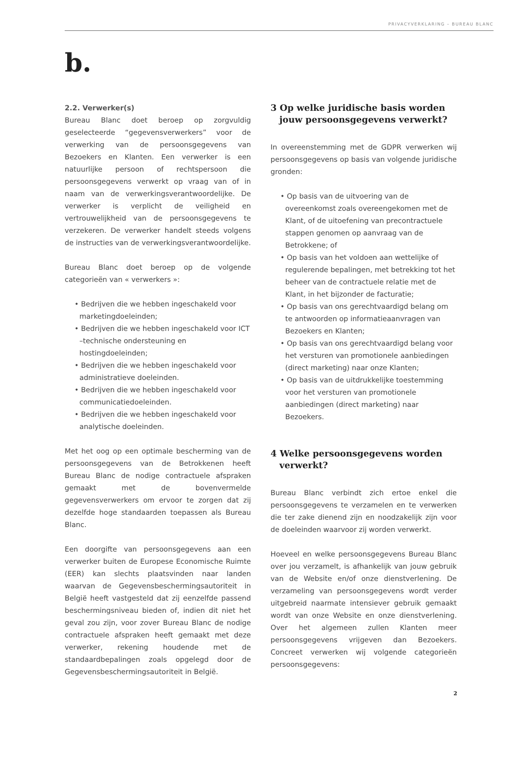PRIVACYVERKLARING – BUREAU BLANC
b.
2.2. Verwerker(s)
Bureau Blanc doet beroep op zorgvuldig geselecteerde “gegevensverwerkers” voor de verwerking van de persoonsgegevens van Bezoekers en Klanten. Een verwerker is een natuurlijke persoon of rechtspersoon die persoonsgegevens verwerkt op vraag van of in naam van de verwerkingsverantwoordelijke. De verwerker is verplicht de veiligheid en vertrouwelijkheid van de persoonsgegevens te verzekeren. De verwerker handelt steeds volgens de instructies van de verwerkingsverantwoordelijke.
Bureau Blanc doet beroep op de volgende categorieën van « verwerkers »:
• Bedrijven die we hebben ingeschakeld voor marketingdoeleinden;
• Bedrijven die we hebben ingeschakeld voor ICT –technische ondersteuning en hostingdoeleinden;
• Bedrijven die we hebben ingeschakeld voor administratieve doeleinden.
• Bedrijven die we hebben ingeschakeld voor communicatiedoeleinden.
• Bedrijven die we hebben ingeschakeld voor analytische doeleinden.
Met het oog op een optimale bescherming van de persoonsgegevens van de Betrokkenen heeft Bureau Blanc de nodige contractuele afspraken gemaakt met de bovenvermelde gegevensverwerkers om ervoor te zorgen dat zij dezelfde hoge standaarden toepassen als Bureau Blanc.
Een doorgifte van persoonsgegevens aan een verwerker buiten de Europese Economische Ruimte (EER) kan slechts plaatsvinden naar landen waarvan de Gegevensbeschermingsautoriteit in België heeft vastgesteld dat zij eenzelfde passend beschermingsniveau bieden of, indien dit niet het geval zou zijn, voor zover Bureau Blanc de nodige contractuele afspraken heeft gemaakt met deze verwerker, rekening houdende met de standaardbepalingen zoals opgelegd door de Gegevensbeschermingsautoriteit in België.
3 Op welke juridische basis worden jouw persoonsgegevens verwerkt?
In overeenstemming met de GDPR verwerken wij persoonsgegevens op basis van volgende juridische gronden:
• Op basis van de uitvoering van de overeenkomst zoals overeengekomen met de Klant, of de uitoefening van precontractuele stappen genomen op aanvraag van de Betrokkene; of
• Op basis van het voldoen aan wettelijke of regulerende bepalingen, met betrekking tot het beheer van de contractuele relatie met de Klant, in het bijzonder de facturatie;
• Op basis van ons gerechtvaardigd belang om te antwoorden op informatieaanvragen van Bezoekers en Klanten;
• Op basis van ons gerechtvaardigd belang voor het versturen van promotionele aanbiedingen (direct marketing) naar onze Klanten;
• Op basis van de uitdrukkelijke toestemming voor het versturen van promotionele aanbiedingen (direct marketing) naar Bezoekers.
4 Welke persoonsgegevens worden verwerkt?
Bureau Blanc verbindt zich ertoe enkel die persoonsgegevens te verzamelen en te verwerken die ter zake dienend zijn en noodzakelijk zijn voor de doeleinden waarvoor zij worden verwerkt.
Hoeveel en welke persoonsgegevens Bureau Blanc over jou verzamelt, is afhankelijk van jouw gebruik van de Website en/of onze dienstverlening. De verzameling van persoonsgegevens wordt verder uitgebreid naarmate intensiever gebruik gemaakt wordt van onze Website en onze dienstverlening. Over het algemeen zullen Klanten meer persoonsgegevens vrijgeven dan Bezoekers. Concreet verwerken wij volgende categorieën persoonsgegevens:
2